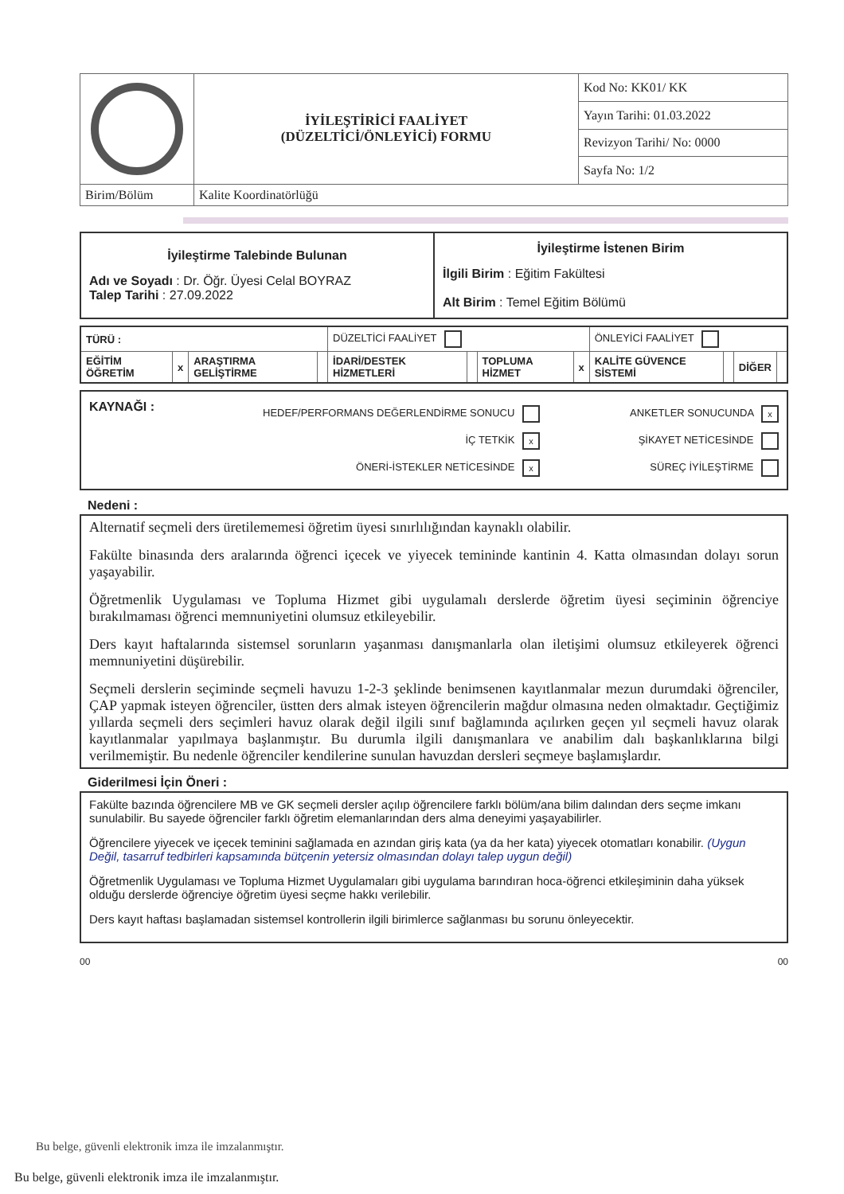| | İYİLEŞTİRİCİ FAALİYET (DÜZELTİCİ/ÖNLEYİCİ) FORMU | Kod No: KK01/ KK |
| | | Yayın Tarihi: 01.03.2022 |
| | | Revizyon Tarihi/ No: 0000 |
| | | Sayfa No: 1/2 |
| Birim/Bölüm | Kalite Koordinatörlüğü | |
| İyileştirme Talebinde Bulunan Adı ve Soyadı : Dr. Öğr. Üyesi Celal BOYRAZ Talep Tarihi : 27.09.2022 | İyileştirme İstenen Birim İlgili Birim : Eğitim Fakültesi Alt Birim : Temel Eğitim Bölümü |
| TÜRÜ : | | | | DÜZELTİCİ FAALİYET | | | | ÖNLEYİCİ FAALİYET | | | |
| EĞİTİM ÖĞRETİM | x | ARAŞTIRMA GELİŞTİRME | | İDARİ/DESTEK HİZMETLERİ | | TOPLUMA HİZMET | x | KALİTE GÜVENCE SİSTEMİ | | DİĞER | |
KAYNAĞI :
HEDEF/PERFORMANS DEĞERLENDİRME SONUCU
İÇ TETKİK x
ÖNERİ-İSTEKLER NETİCESİNDE x
ANKETLER SONUCUNDA x
ŞİKAYET NETİCESİNDE
SÜREÇ İYİLEŞTİRME
Nedeni :
Alternatif seçmeli ders üretilememesi öğretim üyesi sınırlılığından kaynaklı olabilir.
Fakülte binasında ders aralarında öğrenci içecek ve yiyecek temininde kantinin 4. Katta olmasından dolayı sorun yaşayabilir.
Öğretmenlik Uygulaması ve Topluma Hizmet gibi uygulamalı derslerde öğretim üyesi seçiminin öğrenciye bırakılmaması öğrenci memnuniyetini olumsuz etkileyebilir.
Ders kayıt haftalarında sistemsel sorunların yaşanması danışmanlarla olan iletişimi olumsuz etkileyerek öğrenci memnuniyetini düşürebilir.
Seçmeli derslerin seçiminde seçmeli havuzu 1-2-3 şeklinde benimsenen kayıtlanmalar mezun durumdaki öğrenciler, ÇAP yapmak isteyen öğrenciler, üstten ders almak isteyen öğrencilerin mağdur olmasına neden olmaktadır. Geçtiğimiz yıllarda seçmeli ders seçimleri havuz olarak değil ilgili sınıf bağlamında açılırken geçen yıl seçmeli havuz olarak kayıtlanmalar yapılmaya başlanmıştır. Bu durumla ilgili danışmanlara ve anabilim dalı başkanlıklarına bilgi verilmemiştir. Bu nedenle öğrenciler kendilerine sunulan havuzdan dersleri seçmeye başlamışlardır.
Giderilmesi İçin Öneri :
Fakülte bazında öğrencilere MB ve GK seçmeli dersler açılıp öğrencilere farklı bölüm/ana bilim dalından ders seçme imkanı sunulabilir. Bu sayede öğrenciler farklı öğretim elemanlarından ders alma deneyimi yaşayabilirler.
Öğrencilere yiyecek ve içecek teminini sağlamada en azından giriş kata (ya da her kata) yiyecek otomatları konabilir. (Uygun Değil, tasarruf tedbirleri kapsamında bütçenin yetersiz olmasından dolayı talep uygun değil)
Öğretmenlik Uygulaması ve Topluma Hizmet Uygulamaları gibi uygulama barındıran hoca-öğrenci etkileşiminin daha yüksek olduğu derslerde öğrenciye öğretim üyesi seçme hakkı verilebilir.
Ders kayıt haftası başlamadan sistemsel kontrollerin ilgili birimlerce sağlanması bu sorunu önleyecektir.
00 00
Bu belge, güvenli elektronik imza ile imzalanmıştır.
Bu belge, güvenli elektronik imza ile imzalanmıştır.